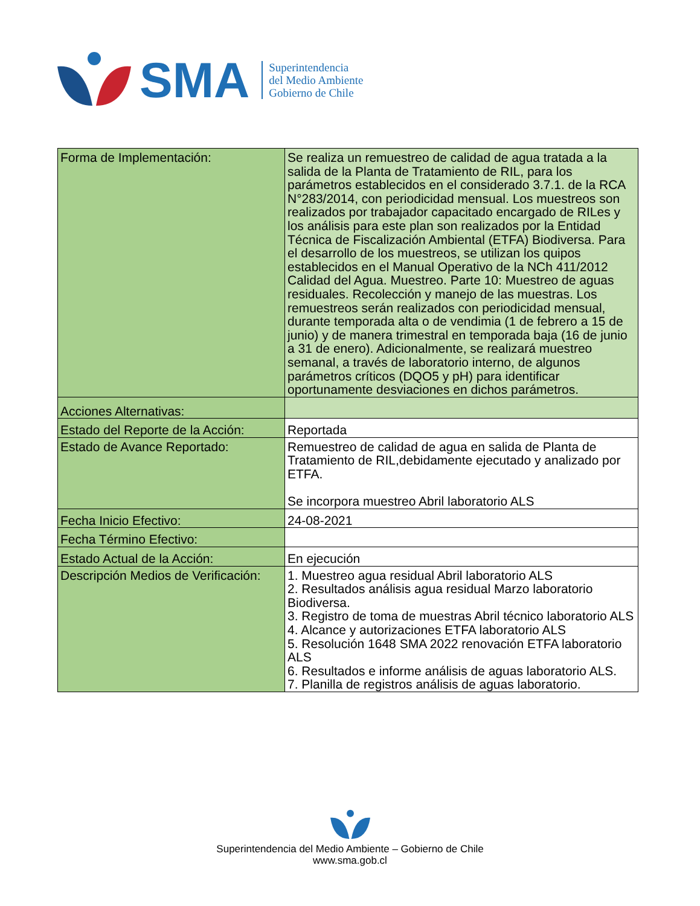SMA
Superintendencia
del Medio Ambiente
Gobierno de Chile
| Forma de Implementación: | Se realiza un remuestreo de calidad de agua tratada a la salida de la Planta de Tratamiento de RIL, para los parámetros establecidos en el considerado 3.7.1. de la RCA N°283/2014, con periodicidad mensual. Los muestreos son realizados por trabajador capacitado encargado de RILes y los análisis para este plan son realizados por la Entidad Técnica de Fiscalización Ambiental (ETFA) Biodiversa. Para el desarrollo de los muestreos, se utilizan los quipos establecidos en el Manual Operativo de la NCh 411/2012 Calidad del Agua. Muestreo. Parte 10: Muestreo de aguas residuales. Recolección y manejo de las muestras. Los remuestreos serán realizados con periodicidad mensual, durante temporada alta o de vendimia (1 de febrero a 15 de junio) y de manera trimestral en temporada baja (16 de junio a 31 de enero). Adicionalmente, se realizará muestreo semanal, a través de laboratorio interno, de algunos parámetros críticos (DQO5 y pH) para identificar oportunamente desviaciones en dichos parámetros. |
| Acciones Alternativas: | |
| Estado del Reporte de la Acción: | Reportada |
| Estado de Avance Reportado: | Remuestreo de calidad de agua en salida de Planta de Tratamiento de RIL,debidamente ejecutado y analizado por ETFA. Se incorpora muestreo Abril laboratorio ALS |
| Fecha Inicio Efectivo: | 24-08-2021 |
| Fecha Término Efectivo: | |
| Estado Actual de la Acción: | En ejecución |
| Descripción Medios de Verificación: | 1. Muestreo agua residual Abril laboratorio ALS 2. Resultados análisis agua residual Marzo laboratorio Biodiversa. 3. Registro de toma de muestras Abril técnico laboratorio ALS 4. Alcance y autorizaciones ETFA laboratorio ALS 5. Resolución 1648 SMA 2022 renovación ETFA laboratorio ALS 6. Resultados e informe análisis de aguas laboratorio ALS. 7. Planilla de registros análisis de aguas laboratorio. |
Superintendencia del Medio Ambiente – Gobierno de Chile
www.sma.gob.cl